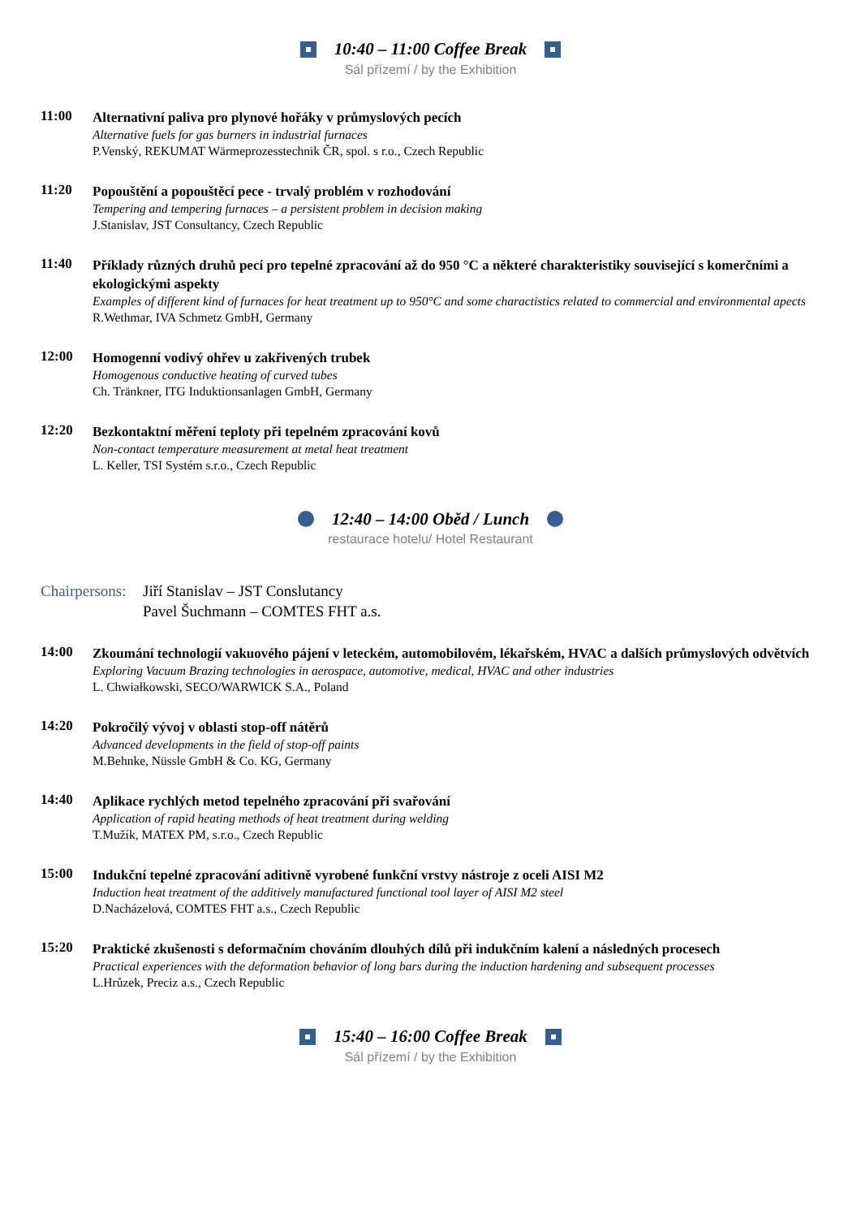10:40 – 11:00 Coffee Break
Sál přízemí / by the Exhibition
11:00
Alternativní paliva pro plynové hořáky v průmyslových pecích
Alternative fuels for gas burners in industrial furnaces
P.Venský, REKUMAT Wärmeprozesstechnik ČR, spol. s r.o., Czech Republic
11:20
Popouštění a popouštěcí pece - trvalý problém v rozhodování
Tempering and tempering furnaces – a persistent problem in decision making
J.Stanislav, JST Consultancy, Czech Republic
11:40
Příklady různých druhů pecí pro tepelné zpracování až do 950 °C a některé charakteristiky související s komerčními a ekologickými aspekty
Examples of different kind of furnaces for heat treatment up to 950°C and some charactistics related to commercial and environmental apects
R.Wethmar, IVA Schmetz GmbH, Germany
12:00
Homogenní vodivý ohřev u zakřivených trubek
Homogenous conductive heating of curved tubes
Ch. Tränkner, ITG Induktionsanlagen GmbH, Germany
12:20
Bezkontaktní měření teploty při tepelném zpracování kovů
Non-contact temperature measurement at metal heat treatment
L. Keller, TSI Systém s.r.o., Czech Republic
12:40 – 14:00 Oběd / Lunch
restaurace hotelu/ Hotel Restaurant
Chairpersons:
Jiří Stanislav – JST Conslutancy
Pavel Šuchmann – COMTES FHT a.s.
14:00
Zkoumání technologií vakuového pájení v leteckém, automobilovém, lékařském, HVAC a dalších průmyslových odvětvích
Exploring Vacuum Brazing technologies in aerospace, automotive, medical, HVAC and other industries
L. Chwiałkowski, SECO/WARWICK S.A., Poland
14:20
Pokročilý vývoj v oblasti stop-off nátěrů
Advanced developments in the field of stop-off paints
M.Behnke, Nüssle GmbH & Co. KG, Germany
14:40
Aplikace rychlých metod tepelného zpracování při svařování
Application of rapid heating methods of heat treatment during welding
T.Mužík, MATEX PM, s.r.o., Czech Republic
15:00
Indukční tepelné zpracování aditivně vyrobené funkční vrstvy nástroje z oceli AISI M2
Induction heat treatment of the additively manufactured functional tool layer of AISI M2 steel
D.Nacházelová, COMTES FHT a.s., Czech Republic
15:20
Praktické zkušenosti s deformačním chováním dlouhých dílů při indukčním kalení a následných procesech
Practical experiences with the deformation behavior of long bars during the induction hardening and subsequent processes
L.Hrůzek, Preciz a.s., Czech Republic
15:40 – 16:00 Coffee Break
Sál přízemí / by the Exhibition